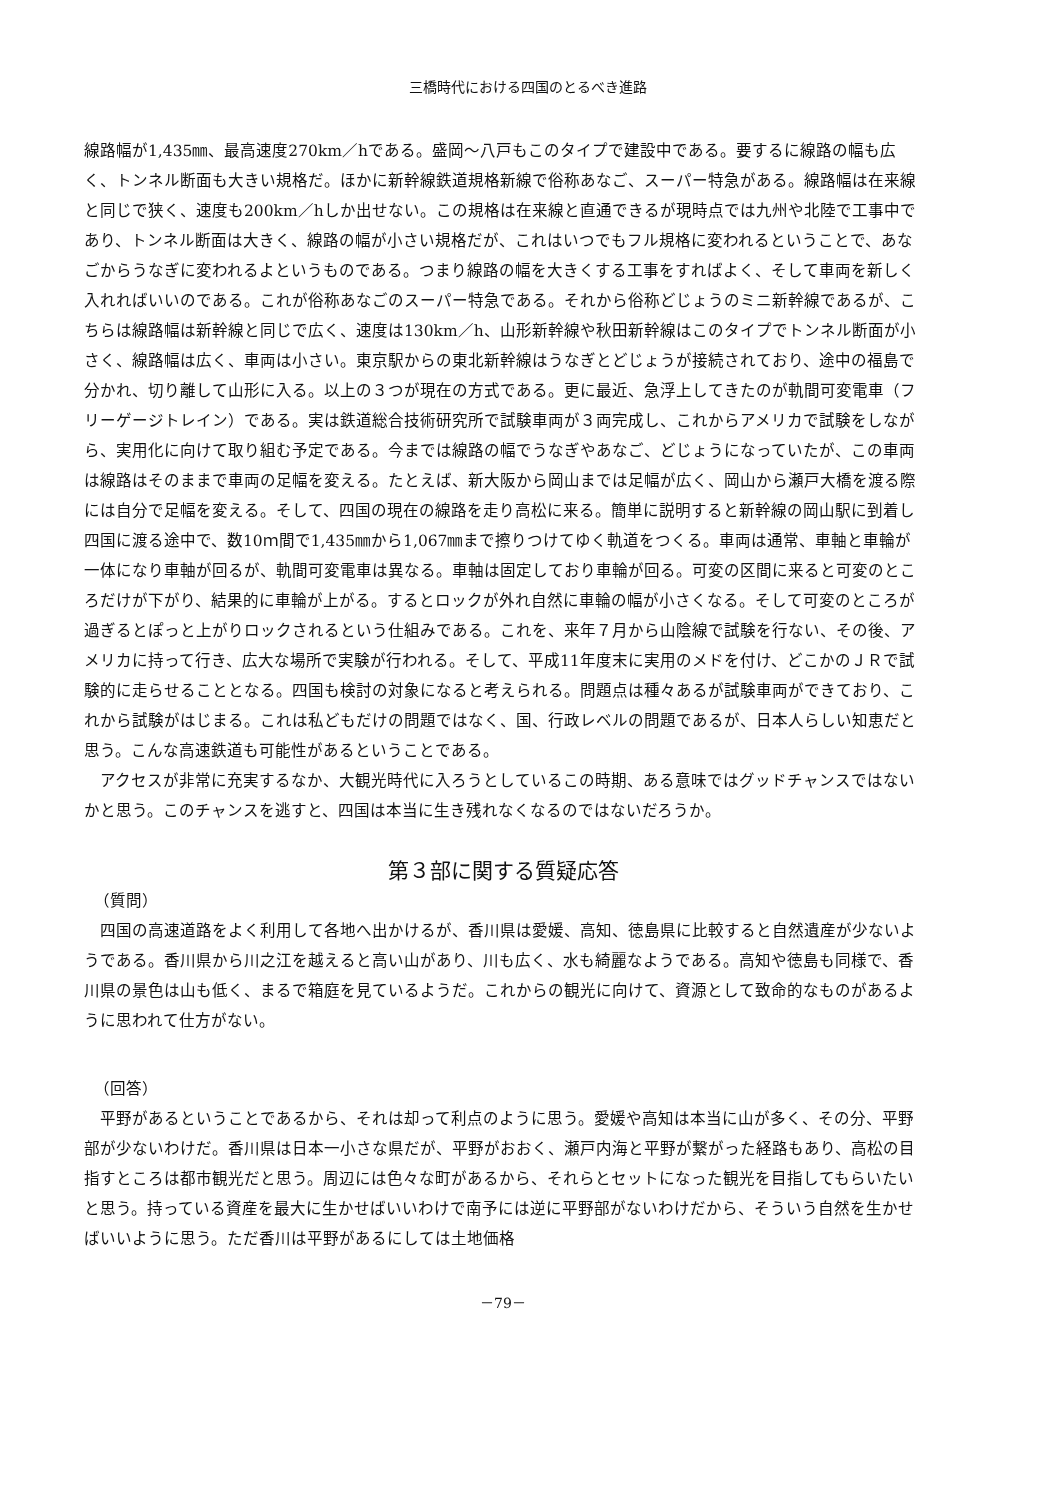三橋時代における四国のとるべき進路
線路幅が1,435㎜、最高速度270km／hである。盛岡～八戸もこのタイプで建設中である。要するに線路の幅も広く、トンネル断面も大きい規格だ。ほかに新幹線鉄道規格新線で俗称あなご、スーパー特急がある。線路幅は在来線と同じで狭く、速度も200km／hしか出せない。この規格は在来線と直通できるが現時点では九州や北陸で工事中であり、トンネル断面は大きく、線路の幅が小さい規格だが、これはいつでもフル規格に変われるということで、あなごからうなぎに変われるよというものである。つまり線路の幅を大きくする工事をすればよく、そして車両を新しく入れればいいのである。これが俗称あなごのスーパー特急である。それから俗称どじょうのミニ新幹線であるが、こちらは線路幅は新幹線と同じで広く、速度は130km／h、山形新幹線や秋田新幹線はこのタイプでトンネル断面が小さく、線路幅は広く、車両は小さい。東京駅からの東北新幹線はうなぎとどじょうが接続されており、途中の福島で分かれ、切り離して山形に入る。以上の３つが現在の方式である。更に最近、急浮上してきたのが軌間可変電車（フリーゲージトレイン）である。実は鉄道総合技術研究所で試験車両が３両完成し、これからアメリカで試験をしながら、実用化に向けて取り組む予定である。今までは線路の幅でうなぎやあなご、どじょうになっていたが、この車両は線路はそのままで車両の足幅を変える。たとえば、新大阪から岡山までは足幅が広く、岡山から瀬戸大橋を渡る際には自分で足幅を変える。そして、四国の現在の線路を走り高松に来る。簡単に説明すると新幹線の岡山駅に到着し四国に渡る途中で、数10ｍ間で1,435㎜から1,067㎜まで擦りつけてゆく軌道をつくる。車両は通常、車軸と車輪が一体になり車軸が回るが、軌間可変電車は異なる。車軸は固定しており車輪が回る。可変の区間に来ると可変のところだけが下がり、結果的に車輪が上がる。するとロックが外れ自然に車輪の幅が小さくなる。そして可変のところが過ぎるとぽっと上がりロックされるという仕組みである。これを、来年７月から山陰線で試験を行ない、その後、アメリカに持って行き、広大な場所で実験が行われる。そして、平成11年度末に実用のメドを付け、どこかのＪＲで試験的に走らせることとなる。四国も検討の対象になると考えられる。問題点は種々あるが試験車両ができており、これから試験がはじまる。これは私どもだけの問題ではなく、国、行政レベルの問題であるが、日本人らしい知恵だと思う。こんな高速鉄道も可能性があるということである。
アクセスが非常に充実するなか、大観光時代に入ろうとしているこの時期、ある意味ではグッドチャンスではないかと思う。このチャンスを逃すと、四国は本当に生き残れなくなるのではないだろうか。
第３部に関する質疑応答
（質問）
四国の高速道路をよく利用して各地へ出かけるが、香川県は愛媛、高知、徳島県に比較すると自然遺産が少ないようである。香川県から川之江を越えると高い山があり、川も広く、水も綺麗なようである。高知や徳島も同様で、香川県の景色は山も低く、まるで箱庭を見ているようだ。これからの観光に向けて、資源として致命的なものがあるように思われて仕方がない。
（回答）
平野があるということであるから、それは却って利点のように思う。愛媛や高知は本当に山が多く、その分、平野部が少ないわけだ。香川県は日本一小さな県だが、平野がおおく、瀬戸内海と平野が繋がった経路もあり、高松の目指すところは都市観光だと思う。周辺には色々な町があるから、それらとセットになった観光を目指してもらいたいと思う。持っている資産を最大に生かせばいいわけで南予には逆に平野部がないわけだから、そういう自然を生かせばいいように思う。ただ香川は平野があるにしては土地価格
－79－